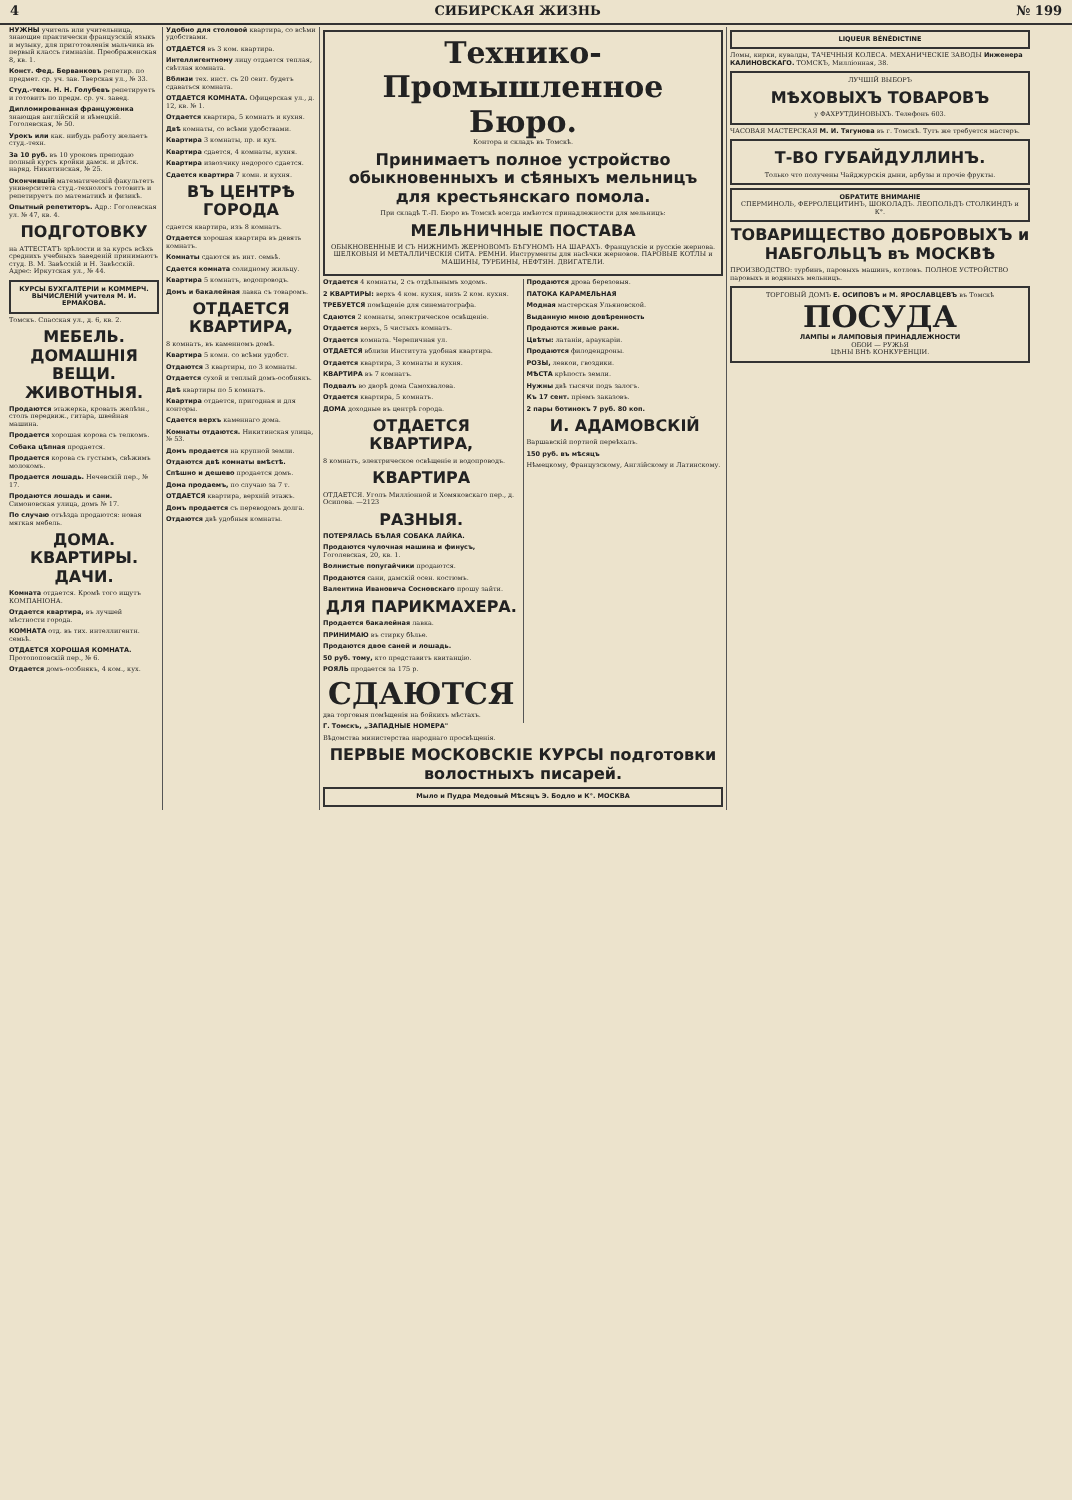4 СИБИРСКАЯ ЖИЗНЬ № 199
НУЖНЫ учитель или учительница, знающие практически французскій языкъ и музыку, для приготовленія мальчика въ первый классъ гимназіи. Преображенская 8, кв. 1.
Конст. Фед. Берванковъ репетир. по предмет. ср. уч. зав. Тверская ул., № 33.
Студ.-техн. Н. Н. Голубевъ репетируетъ и готовитъ по предм. ср. уч. завед.
Дипломированная француженка знающая англійскій и нѣмецкій. Гоголевская, № 50.
Урокъ или как. нибудь работу желаетъ студ.-техн.
За 10 руб. въ 10 уроковъ преподаю полный курсъ кройки дамск. и дѣтск. наряд. Никитинская, № 25.
Окончившій математическій факультетъ университета студ.-технологъ готовитъ и репетируетъ по математикѣ и физикѣ.
Опытный репетиторъ. Адр.: Гоголевская ул. № 47, кв. 4.
ПОДГОТОВКУ
на АТТЕСТАТЪ зрѣлости и за курсъ всѣхъ среднихъ учебныхъ заведеній принимаютъ студ. В. М. Завѣсскій и Н. Завѣсскій. Адрес: Иркутская ул., № 44.
КУРСЫ БУХГАЛТЕРІИ и КОММЕРЧ. ВЫЧИСЛЕНІЙ учителя М. И. ЕРМАКОВА.
Томскъ. Спасская ул., д. 6, кв. 2.
МЕБЕЛЬ. ДОМАШНІЯ ВЕЩИ. ЖИВОТНЫЯ.
Продаются этажерка, кровать желѣзн., столъ передвиж., гитара, швейная машина.
Продается хорошая корова съ телкомъ.
Собака цѣпная продается.
Продается корова съ густымъ, свѣжимъ молокомъ.
Продается лошадь. Нечевскій пер., № 17.
Продаются лошадь и сани. Симоновская улица, домъ № 17.
По случаю отъѣзда продаются: новая мягкая мебель.
ДОМА. КВАРТИРЫ. ДАЧИ.
Комната отдается. Кромѣ того ищутъ КОМПАНІОНА.
Отдается квартира, въ лучшей мѣстности города.
КОМНАТА отд. въ тих. интеллигентн. семьѣ.
ОТДАЕТСЯ ХОРОШАЯ КОМНАТА. Протопоповскій пер., № 6.
Отдается домъ-особнякъ, 4 ком., кух.
Удобно для столовой квартира, со всѣми удобствами.
ОТДАЕТСЯ въ 3 ком. квартира.
Интеллигентному лицу отдается теплая, свѣтлая комната.
Вблизи тех. инст. съ 20 сент. будетъ сдаваться комната.
ОТДАЕТСЯ КОМНАТА. Офицерская ул., д. 12, кв. № 1.
Отдается квартира, 5 комнатъ и кухня.
Двѣ комнаты, со всѣми удобствами.
Квартира 3 комнаты, пр. и кух.
Квартира сдается, 4 комнаты, кухня.
Квартира извозчику недорого сдается.
Сдается квартира 7 комн. и кухня.
ВЪ ЦЕНТРѢ ГОРОДА
сдается квартира, изъ 8 комнатъ.
Отдается хорошая квартира въ девять комнатъ.
Комнаты сдаются въ инт. семьѣ.
Сдается комната солидному жильцу.
Квартира 5 комнатъ, водопроводъ.
Домъ и бакалейная лавка съ товаромъ.
ОТДАЕТСЯ КВАРТИРА,
8 комнатъ, въ каменномъ домѣ.
Квартира 5 комн. со всѣми удобст.
Отдаются 3 квартиры, по 3 комнаты.
Отдается сухой и теплый домъ-особнякъ.
Двѣ квартиры по 5 комнатъ.
Квартира отдается, пригодная и для конторы.
Сдается верхъ каменнаго дома.
Комнаты отдаются. Никитинская улица, № 53.
Домъ продается на крупной земли.
Отдаются двѣ комнаты вмѣстѣ.
Спѣшно и дешево продается домъ.
Дома продаемъ, по случаю за 7 т.
ОТДАЕТСЯ квартира, верхній этажъ.
Домъ продается съ переводомъ долга.
Отдаются двѣ удобныя комнаты.
Технико-Промышленное Бюро.
Контора и складъ въ Томскѣ.
Принимаетъ полное устройство обыкновенныхъ и сѣяныхъ мельницъ для крестьянскаго помола.
При складѣ Т.-П. Бюро въ Томскѣ всегда имѣются принадлежности для мельницъ:
МЕЛЬНИЧНЫЕ ПОСТАВА
ОБЫКНОВЕННЫЕ И СЪ НИЖНИМЪ ЖЕРНОВОМЪ БѢГУНОМЪ НА ШАРАХЪ. Французскіе и русскіе жернова. ШЕЛКОВЫЯ И МЕТАЛЛИЧЕСКІЯ СИТА. РЕМНИ. Инструменты для насѣчки жерновов. ПАРОВЫЕ КОТЛЫ и МАШИНЫ, ТУРБИНЫ, НЕФТЯН. ДВИГАТЕЛИ.
Отдается 4 комнаты, 2 съ отдѣльнымъ ходомъ.
2 КВАРТИРЫ: верхъ 4 ком. кухня, низъ 2 ком. кухня.
ТРЕБУЕТСЯ помѣщеніе для синематографа.
Сдаются 2 комнаты, электрическое освѣщеніе.
Отдается верхъ, 5 чистыхъ комнатъ.
Отдается комната. Черепичная ул.
ОТДАЕТСЯ вблизи Института удобная квартира.
Отдается квартира, 3 комнаты и кухня.
КВАРТИРА въ 7 комнатъ.
Подвалъ во дворѣ дома Самохвалова.
Отдается квартира, 5 комнатъ.
ДОМА доходные въ центрѣ города.
ОТДАЕТСЯ КВАРТИРА,
8 комнатъ, электрическое освѣщеніе и водопроводъ.
КВАРТИРА
ОТДАЕТСЯ. Уголъ Милліонной и Хомяковскаго пер., д. Осипова. —2123
РАЗНЫЯ.
ПОТЕРЯЛАСЬ БѢЛАЯ СОБАКА ЛАЙКА.
Продаются чулочная машина и финусъ, Гоголевская, 20, кв. 1.
Волнистые попугайчики продаются.
Продаются сани, дамскій осен. костюмъ.
Валентина Ивановича Сосновскаго прошу зайти.
ДЛЯ ПАРИКМАХЕРА.
Продается бакалейная лавка.
ПРИНИМАЮ въ стирку бѣлье.
Продаются двое саней и лошадь.
50 руб. тому, кто представитъ квитанцію.
РОЯЛЬ продается за 175 р.
СДАЮТСЯ
два торговыя помѣщенія на бойкихъ мѣстахъ.
Продаются дрова березовыя.
ПАТОКА КАРАМЕЛЬНАЯ
Модная мастерская Ульяновской.
Выданную мною довѣренность
Продаются живые раки.
Цвѣты: латаніи, араукаріи.
Продаются филодендроны.
РОЗЫ, левкои, гвоздики.
МѢСТА крѣпость земли.
Нужны двѣ тысячи подъ залогъ.
Къ 17 сент. пріемъ заказовъ.
2 пары ботинокъ 7 руб. 80 коп.
И. АДАМОВСКІЙ
Варшавскій портной переѣхалъ.
150 руб. въ мѣсяцъ
Нѣмецкому, Французскому, Англійскому и Латинскому.
Г. Томскъ, „ЗАПАДНЫЕ НОМЕРА"
Вѣдомства министерства народнаго просвѣщенія.
ПЕРВЫЕ МОСКОВСКІЕ КУРСЫ подготовки волостныхъ писарей.
Мыло и Пудра Медовый Мѣсяцъ Э. Бодло и К°. МОСКВА
LIQUEUR BÉNÉDICTINE
Ломы, кирки, кувалды, ТАЧЕЧНЫЯ КОЛЕСА. МЕХАНИЧЕСКІЕ ЗАВОДЫ Инженера КАЛИНОВСКАГО. ТОМСКЪ, Милліонная, 38.
ЛУЧШІЙ ВЫБОРЪ
МѢХОВЫХЪ ТОВАРОВЪ
у ФАХРУТДИНОВЫХЪ. Телефонъ 603.
ЧАСОВАЯ МАСТЕРСКАЯ М. И. Тягунова въ г. Томскѣ. Тутъ же требуется мастеръ.
Т-ВО ГУБАЙДУЛЛИНЪ.
Только что получены Чайджурскія дыни, арбузы и прочіе фрукты.
ОБРАТИТЕ ВНИМАНІЕ
СПЕРМИНОЛЬ, ФЕРРОЛЕЦИТИНЪ, ШОКОЛАДЪ. ЛЕОПОЛЬДЪ СТОЛКИНДЪ и К°.
ТОВАРИЩЕСТВО ДОБРОВЫХЪ и НАБГОЛЬЦЪ въ МОСКВѢ
ПРОИЗВОДСТВО: турбинъ, паровыхъ машинъ, котловъ. ПОЛНОЕ УСТРОЙСТВО паровыхъ и водяныхъ мельницъ.
ТОРГОВЫЙ ДОМЪ Е. ОСИПОВЪ и М. ЯРОСЛАВЦЕВЪ въ Томскѣ
ПОСУДА
ЛАМПЫ и ЛАМПОВЫЯ ПРИНАДЛЕЖНОСТИ
ОБОИ — РУЖЬЯ
ЦѢНЫ ВНѢ КОНКУРЕНЦІИ.